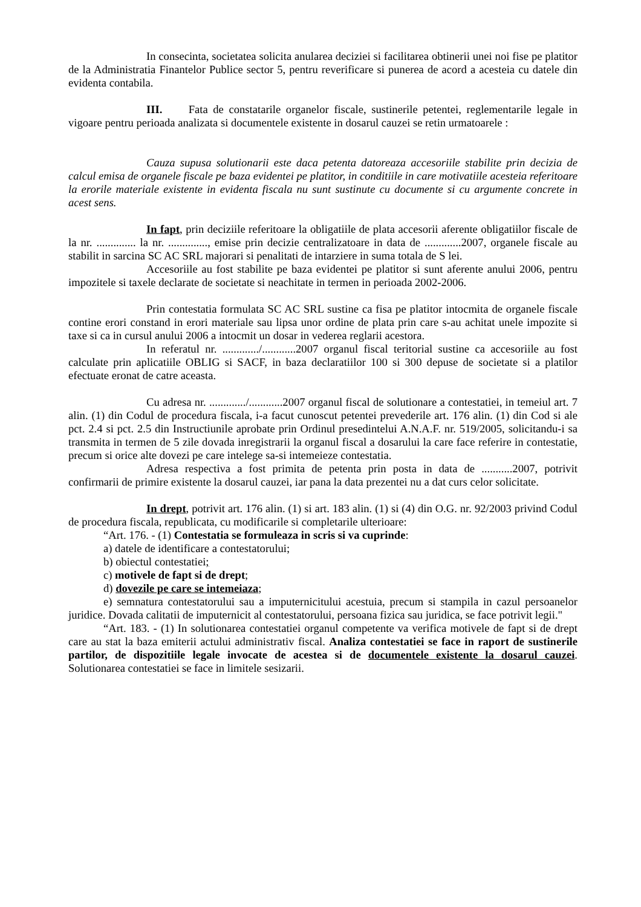In consecinta, societatea solicita anularea deciziei si facilitarea obtinerii unei noi fise pe platitor de la Administratia Finantelor Publice sector 5, pentru reverificare si punerea de acord a acesteia cu datele din evidenta contabila.
III. Fata de constatarile organelor fiscale, sustinerile petentei, reglementarile legale in vigoare pentru perioada analizata si documentele existente in dosarul cauzei se retin urmatoarele :
Cauza supusa solutionarii este daca petenta datoreaza accesoriile stabilite prin decizia de calcul emisa de organele fiscale pe baza evidentei pe platitor, in conditiile in care motivatiile acesteia referitoare la erorile materiale existente in evidenta fiscala nu sunt sustinute cu documente si cu argumente concrete in acest sens.
In fapt, prin deciziile referitoare la obligatiile de plata accesorii aferente obligatiilor fiscale de la nr. .............. la nr. .............., emise prin decizie centralizatoare in data de .............2007, organele fiscale au stabilit in sarcina SC AC SRL majorari si penalitati de intarziere in suma totala de S lei.
Accesoriile au fost stabilite pe baza evidentei pe platitor si sunt aferente anului 2006, pentru impozitele si taxele declarate de societate si neachitate in termen in perioada 2002-2006.
Prin contestatia formulata SC AC SRL sustine ca fisa pe platitor intocmita de organele fiscale contine erori constand in erori materiale sau lipsa unor ordine de plata prin care s-au achitat unele impozite si taxe si ca in cursul anului 2006 a intocmit un dosar in vederea reglarii acestora.
In referatul nr. ............./............2007 organul fiscal teritorial sustine ca accesoriile au fost calculate prin aplicatiile OBLIG si SACF, in baza declaratiilor 100 si 300 depuse de societate si a platilor efectuate eronat de catre aceasta.
Cu adresa nr. ............./............2007 organul fiscal de solutionare a contestatiei, in temeiul art. 7 alin. (1) din Codul de procedura fiscala, i-a facut cunoscut petentei prevederile art. 176 alin. (1) din Cod si ale pct. 2.4 si pct. 2.5 din Instructiunile aprobate prin Ordinul presedintelui A.N.A.F. nr. 519/2005, solicitandu-i sa transmita in termen de 5 zile dovada inregistrarii la organul fiscal a dosarului la care face referire in contestatie, precum si orice alte dovezi pe care intelege sa-si intemeieze contestatia.
Adresa respectiva a fost primita de petenta prin posta in data de ...........2007, potrivit confirmarii de primire existente la dosarul cauzei, iar pana la data prezentei nu a dat curs celor solicitate.
In drept, potrivit art. 176 alin. (1) si art. 183 alin. (1) si (4) din O.G. nr. 92/2003 privind Codul de procedura fiscala, republicata, cu modificarile si completarile ulterioare:
“Art. 176. - (1) Contestatia se formuleaza in scris si va cuprinde:
a) datele de identificare a contestatorului;
b) obiectul contestatiei;
c) motivele de fapt si de drept;
d) dovezile pe care se intemeiaza;
e) semnatura contestatorului sau a imputernicitului acestuia, precum si stampila in cazul persoanelor juridice. Dovada calitatii de imputernicit al contestatorului, persoana fizica sau juridica, se face potrivit legii."
“Art. 183. - (1) In solutionarea contestatiei organul competente va verifica motivele de fapt si de drept care au stat la baza emiterii actului administrativ fiscal. Analiza contestatiei se face in raport de sustinerile partilor, de dispozitiile legale invocate de acestea si de documentele existente la dosarul cauzei. Solutionarea contestatiei se face in limitele sesizarii.